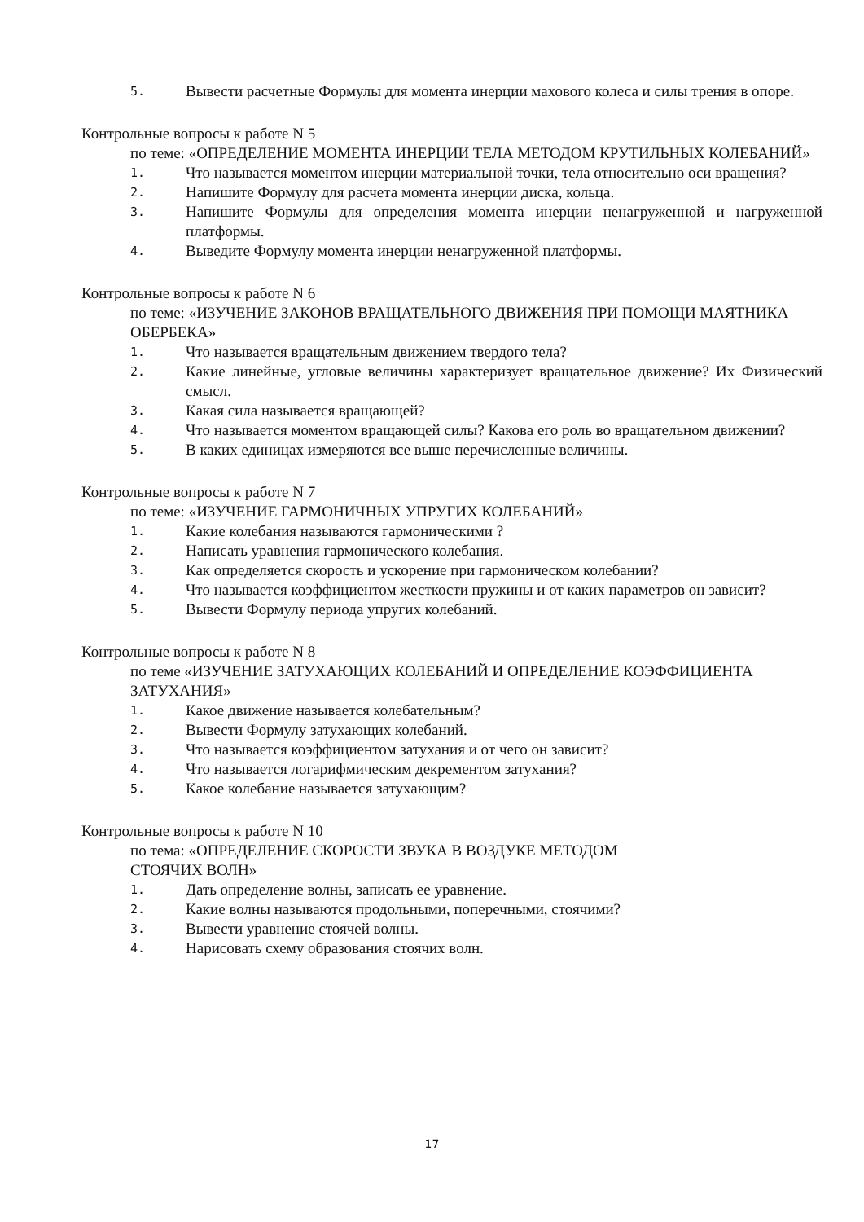5. Вывести расчетные Формулы для момента инерции махового колеса и силы трения в опоре.
Контрольные вопросы к работе N 5
по теме: «ОПРЕДЕЛЕНИЕ МОМЕНТА ИНЕРЦИИ ТЕЛА МЕТОДОМ КРУТИЛЬНЫХ КОЛЕБАНИЙ»
1. Что называется моментом инерции материальной точки, тела относительно оси вращения?
2. Напишите Формулу для расчета момента инерции диска, кольца.
3. Напишите Формулы для определения момента инерции ненагруженной и нагруженной платформы.
4. Выведите Формулу момента инерции ненагруженной платформы.
Контрольные вопросы к работе N 6
по теме: «ИЗУЧЕНИЕ ЗАКОНОВ ВРАЩАТЕЛЬНОГО ДВИЖЕНИЯ ПРИ ПОМОЩИ МАЯТНИКА ОБЕРБЕКА»
1. Что называется вращательным движением твердого тела?
2. Какие линейные, угловые величины характеризует вращательное движение? Их Физический смысл.
3. Какая сила называется вращающей?
4. Что называется моментом вращающей силы? Какова его роль во вращательном движении?
5. В каких единицах измеряются все выше перечисленные величины.
Контрольные вопросы к работе N 7
по теме: «ИЗУЧЕНИЕ ГАРМОНИЧНЫХ УПРУГИХ КОЛЕБАНИЙ»
1. Какие колебания называются гармоническими ?
2. Написать уравнения гармонического колебания.
3. Как определяется скорость и ускорение при гармоническом колебании?
4. Что называется коэффициентом жесткости пружины и от каких параметров он зависит?
5. Вывести Формулу периода упругих колебаний.
Контрольные вопросы к работе N 8
по теме «ИЗУЧЕНИЕ ЗАТУХАЮЩИХ КОЛЕБАНИЙ И ОПРЕДЕЛЕНИЕ КОЭФФИЦИЕНТА ЗАТУХАНИЯ»
1. Какое движение называется колебательным?
2. Вывести Формулу затухающих колебаний.
3. Что называется коэффициентом затухания и от чего он зависит?
4. Что называется логарифмическим декрементом затухания?
5. Какое колебание называется затухающим?
Контрольные вопросы к работе N 10
по тема: «ОПРЕДЕЛЕНИЕ СКОРОСТИ ЗВУКА В ВОЗДУКЕ МЕТОДОМ
СТОЯЧИХ ВОЛН»
1. Дать определение волны, записать ее уравнение.
2. Какие волны называются продольными, поперечными, стоячими?
3. Вывести уравнение стоячей волны.
4. Нарисовать схему образования стоячих волн.
17